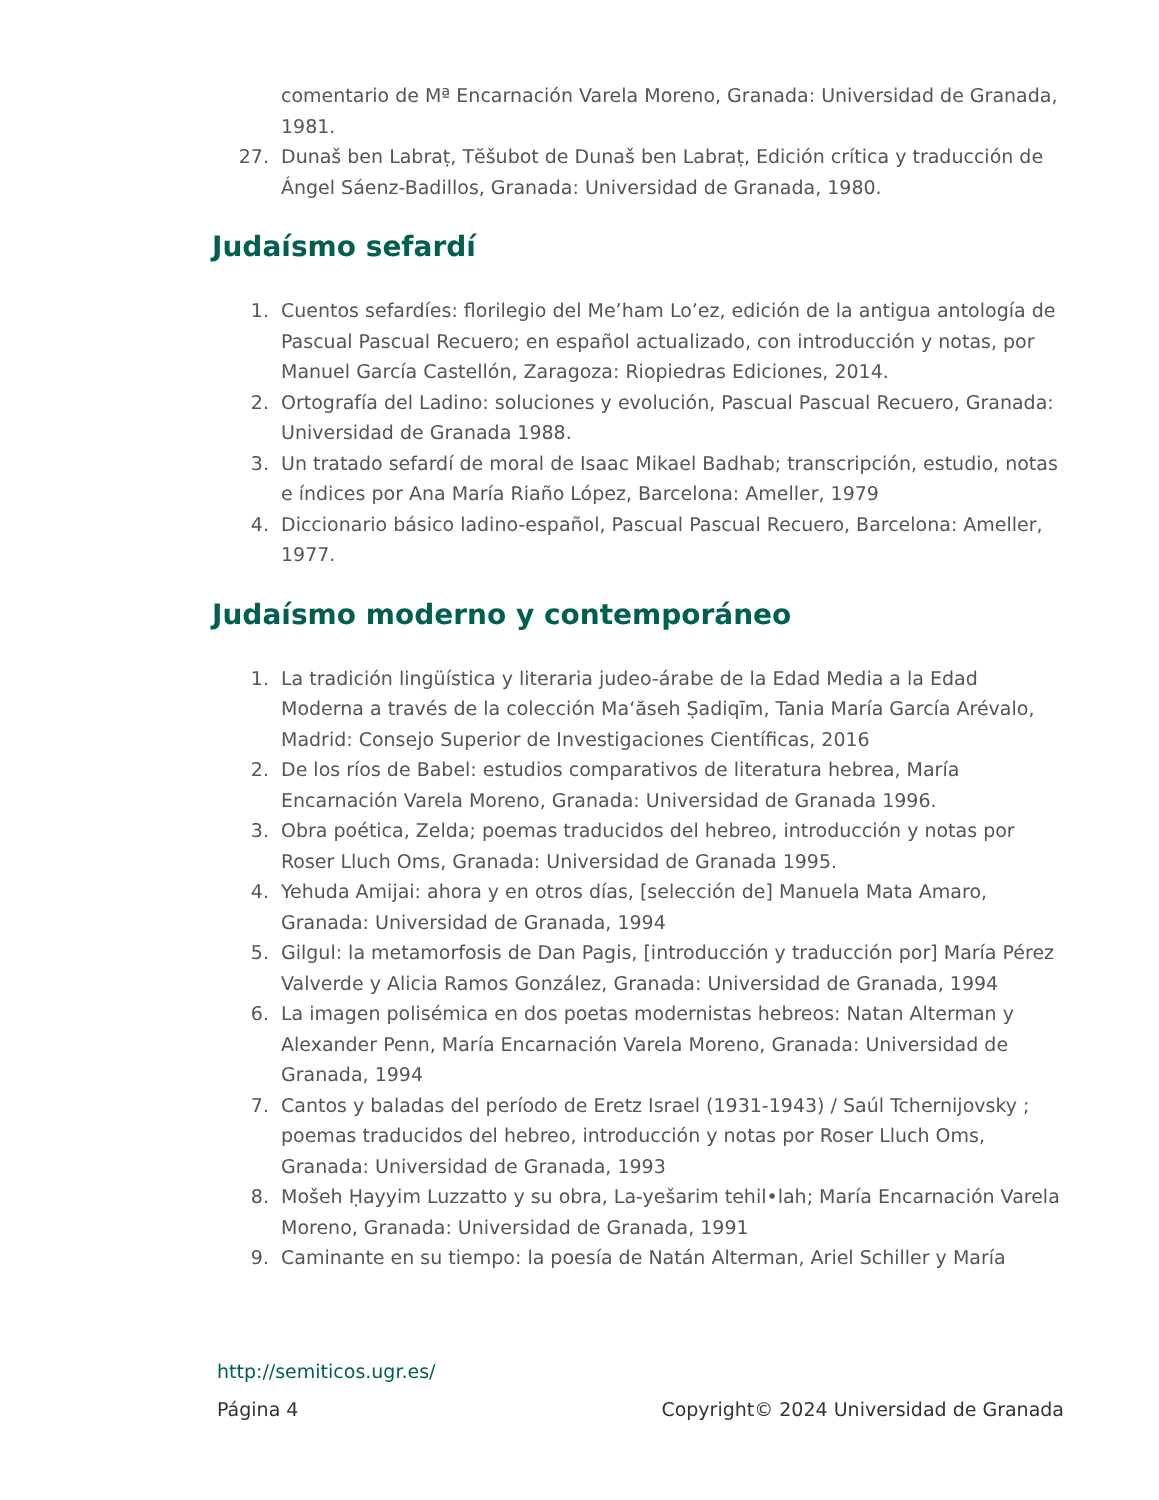comentario de Mª Encarnación Varela Moreno, Granada: Universidad de Granada, 1981.
27. Dunaš ben Labraṭ, Tĕšubot de Dunaš ben Labraṭ, Edición crítica y traducción de Ángel Sáenz-Badillos, Granada: Universidad de Granada, 1980.
Judaísmo sefardí
1. Cuentos sefardíes: florilegio del Me’ham Lo’ez, edición de la antigua antología de Pascual Pascual Recuero; en español actualizado, con introducción y notas, por Manuel García Castellón, Zaragoza: Riopiedras Ediciones, 2014.
2. Ortografía del Ladino: soluciones y evolución, Pascual Pascual Recuero, Granada: Universidad de Granada 1988.
3. Un tratado sefardí de moral de Isaac Mikael Badhab; transcripción, estudio, notas e índices por Ana María Riaño López, Barcelona: Ameller, 1979
4. Diccionario básico ladino-español, Pascual Pascual Recuero, Barcelona: Ameller, 1977.
Judaísmo moderno y contemporáneo
1. La tradición lingüística y literaria judeo-árabe de la Edad Media a la Edad Moderna a través de la colección Maʻăseh Ṣadiqīm, Tania María García Arévalo, Madrid: Consejo Superior de Investigaciones Científicas, 2016
2. De los ríos de Babel: estudios comparativos de literatura hebrea, María Encarnación Varela Moreno, Granada: Universidad de Granada 1996.
3. Obra poética, Zelda; poemas traducidos del hebreo, introducción y notas por Roser Lluch Oms, Granada: Universidad de Granada 1995.
4. Yehuda Amijai: ahora y en otros días, [selección de] Manuela Mata Amaro, Granada: Universidad de Granada, 1994
5. Gilgul: la metamorfosis de Dan Pagis, [introducción y traducción por] María Pérez Valverde y Alicia Ramos González, Granada: Universidad de Granada, 1994
6. La imagen polisémica en dos poetas modernistas hebreos: Natan Alterman y Alexander Penn, María Encarnación Varela Moreno, Granada: Universidad de Granada, 1994
7. Cantos y baladas del período de Eretz Israel (1931-1943) / Saúl Tchernijovsky ; poemas traducidos del hebreo, introducción y notas por Roser Lluch Oms, Granada: Universidad de Granada, 1993
8. Mošeh Ḥayyim Luzzatto y su obra, La-yešarim tehil•lah; María Encarnación Varela Moreno, Granada: Universidad de Granada, 1991
9. Caminante en su tiempo: la poesía de Natán Alterman, Ariel Schiller y María
http://semiticos.ugr.es/
Página 4 Copyright© 2024 Universidad de Granada